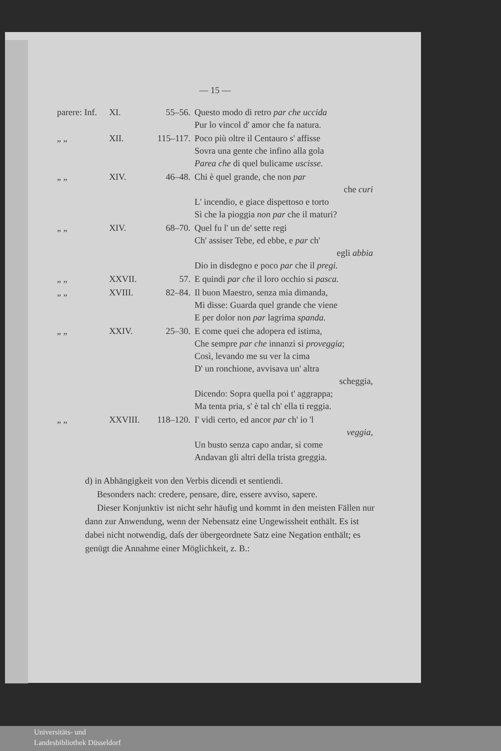— 15 —
| parere: Inf. | XI. | 55–56. | Questo modo di retro par che uccida Pur lo vincol d' amor che fa natura. |
| „ „ | XII. | 115–117. | Poco più oltre il Centauro s' affisse Sovra una gente che infino alla gola Parea che di quel bulicame uscisse. |
| „ „ | XIV. | 46–48. | Chi è quel grande, che non par che curi L' incendio, e giace dispettoso e torto Sì che la pioggia non par che il maturi? |
| „ „ | XIV. | 68–70. | Quel fu l' un de' sette regi Ch' assiser Tebe, ed ebbe, e par ch' egli abbia Dio in disdegno e poco par che il pregi. |
| „ „ | XXVII. | 57. | E quindi par che il loro occhio si pasca. |
| „ „ | XVIII. | 82–84. | Il buon Maestro, senza mia dimanda, Mi disse: Guarda quel grande che viene E per dolor non par lagrima spanda. |
| „ „ | XXIV. | 25–30. | E come quei che adopera ed istima, Che sempre par che innanzi si proveggia ; Così, levando me su ver la cima D' un ronchione, avvisava un' altra scheggia, Dicendo: Sopra quella poi t' aggrappa; Ma tenta pria, s' è tal ch' ella ti reggia. |
| „ „ | XXVIII. | 118–120. | I' vidi certo, ed ancor par ch' io 'l veggia, Un busto senza capo andar, sì come Andavan gli altri della trista greggia. |
d) in Abhängigkeit von den Verbis dicendi et sentiendi.
Besonders nach: credere, pensare, dire, essere avviso, sapere.
Dieser Konjunktiv ist nicht sehr häufig und kommt in den meisten Fällen nur dann zur Anwendung, wenn der Nebensatz eine Ungewissheit enthält. Es ist dabei nicht notwendig, daſs der übergeordnete Satz eine Negation enthält; es genügt die Annahme einer Möglichkeit, z. B.:
Universitäts- und
Landesbibliothek Düsseldorf